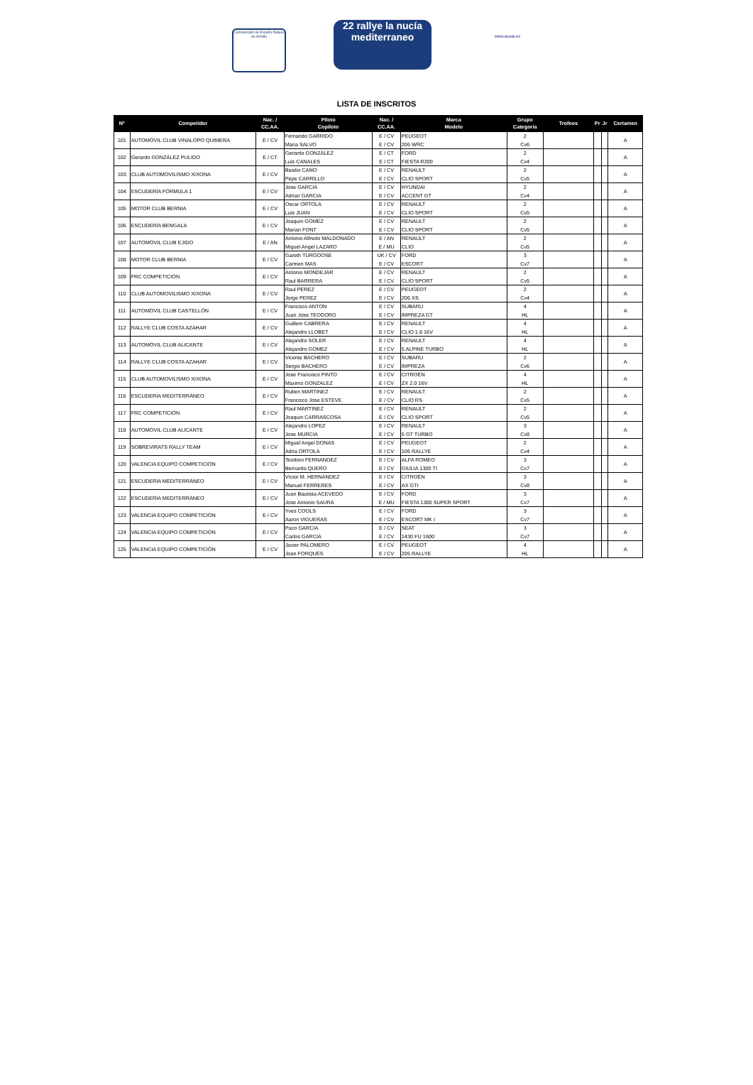Campeonato de España Rallyes de Asfalto
22 rallye la nucía mediterraneo
www.acaia.es
LISTA DE INSCRITOS
| Nº | Competidor | Nac. / CC.AA. | Piloto Copiloto | Nac. / CC.AA. | Marca Modelo | Grupo Categoría | Trofeos | Pr | Jr | Certamen |
| --- | --- | --- | --- | --- | --- | --- | --- | --- | --- | --- |
| 101 | AUTOMÓVIL CLUB VINALOPO QUIMERA | E / CV | Fernando GARRIDO Maria SALVO | E / CV E / CV | PEUGEOT 206 WRC | 2 Cv6 | | | | A |
| 102 | Gerardo GONZÁLEZ PULIDO | E / CT | Gerardo GONZÁLEZ Luis CANALES | E / CT E / CT | FORD FIESTA R200 | 2 Cv4 | | | | A |
| 103 | CLUB AUTOMOVILISMO XIXONA | E / CV | Basilio CANO Pepe CARRILLO | E / CV E / CV | RENAULT CLIO SPORT | 2 Cv5 | | | | A |
| 104 | ESCUDERÍA FÓRMULA 1 | E / CV | Jose GARCIA Adrian GARCIA | E / CV E / CV | HYUNDAI ACCENT GT | 2 Cv4 | | | | A |
| 105 | MOTOR CLUB BERNIA | E / CV | Oscar ORTOLA Luis JUAN | E / CV E / CV | RENAULT CLIO SPORT | 2 Cv5 | | | | A |
| 106 | ESCUDERÍA BENGALA | E / CV | Joaquin GOMEZ Marian FONT | E / CV E / CV | RENAULT CLIO SPORT | 2 Cv5 | | | | A |
| 107 | AUTOMÓVIL CLUB EJIDO | E / AN | Antonio Alfredo MALDONADO Miguel Angel LAZARO | E / AN E / MU | RENAULT CLIO | 2 Cv5 | | | | A |
| 108 | MOTOR CLUB BERNIA | E / CV | Gareth TURGOOSE Carmen MAS | UK / CV E / CV | FORD ESCORT | 3 Cv7 | | | | A |
| 109 | FRC COMPETICIÓN | E / CV | Antonio MONDEJAR Raul BARRERA | E / CV E / CV | RENAULT CLIO SPORT | 2 Cv5 | | | | A |
| 110 | CLUB AUTOMOVILISMO XIXONA | E / CV | Raul PEREZ Jorge PEREZ | E / CV E / CV | PEUGEOT 206 XS | 2 Cv4 | | | | A |
| 111 | AUTOMÓVIL CLUB CASTELLÓN | E / CV | Francisco ANTON Juan Jose TEODORO | E / CV E / CV | SUBARU IMPREZA GT | 4 HL | | | | A |
| 112 | RALLYE CLUB COSTA AZAHAR | E / CV | Guillem CABRERA Alejandro LLOBET | E / CV E / CV | RENAULT CLIO 1.8 16V | 4 HL | | | | A |
| 113 | AUTOMÓVIL CLUB ALICANTE | E / CV | Alejandro SOLER Alejandro GOMEZ | E / CV E / CV | RENAULT 5 ALPINE TURBO | 4 HL | | | | A |
| 114 | RALLYE CLUB COSTA AZAHAR | E / CV | Vicente BACHERO Sergio BACHERO | E / CV E / CV | SUBARU IMPREZA | 2 Cv6 | | | | A |
| 115 | CLUB AUTOMOVILISMO XIXONA | E / CV | Jose Francisco PINTO Maximo GONZALEZ | E / CV E / CV | CITROËN ZX 2.0 16V | 4 HL | | | | A |
| 116 | ESCUDERÍA MEDITERRÁNEO | E / CV | Ruben MARTINEZ Francisco Jose ESTEVE | E / CV E / CV | RENAULT CLIO RS | 2 Cv5 | | | | A |
| 117 | FRC COMPETICIÓN | E / CV | Raul MARTINEZ Joaquin CARRASCOSA | E / CV E / CV | RENAULT CLIO SPORT | 2 Cv5 | | | | A |
| 118 | AUTOMÓVIL CLUB ALICANTE | E / CV | Alejandro LOPEZ Jose MURCIA | E / CV E / CV | RENAULT 5 GT TURBO | 3 Cv8 | | | | A |
| 119 | SOBREVIRATS RALLY TEAM | E / CV | Miguel Angel DONAS Adria ORTOLA | E / CV E / CV | PEUGEOT 106 RALLYE | 2 Cv4 | | | | A |
| 120 | VALENCIA EQUIPO COMPETICIÓN | E / CV | Teodoro FERNANDEZ Bernardo QUERO | E / CV E / CV | ALFA ROMEO GIULIA 1300 TI | 3 Cv7 | | | | A |
| 121 | ESCUDERÍA MEDITERRÁNEO | E / CV | Víctor M. HERNÁNDEZ Manuel FERRERES | E / CV E / CV | CITROËN AX GTI | 3 Cv8 | | | | A |
| 122 | ESCUDERÍA MEDITERRÁNEO | E / CV | Juan Bautista ACEVEDO Jose Antonio SAURA | E / CV E / MU | FORD FIESTA 1300 SUPER SPORT | 3 Cv7 | | | | A |
| 123 | VALENCIA EQUIPO COMPETICIÓN | E / CV | Yves COOLS Aaron VIGUERAS | E / CV E / CV | FORD ESCORT MK I | 3 Cv7 | | | | A |
| 124 | VALENCIA EQUIPO COMPETICIÓN | E / CV | Paco GARCIA Carlos GARCIA | E / CV E / CV | SEAT 1430 FU 1600 | 3 Cv7 | | | | A |
| 125 | VALENCIA EQUIPO COMPETICIÓN | E / CV | Javier PALOMERO Joan FORQUÉS | E / CV E / CV | PEUGEOT 205 RALLYE | 4 HL | | | | A |